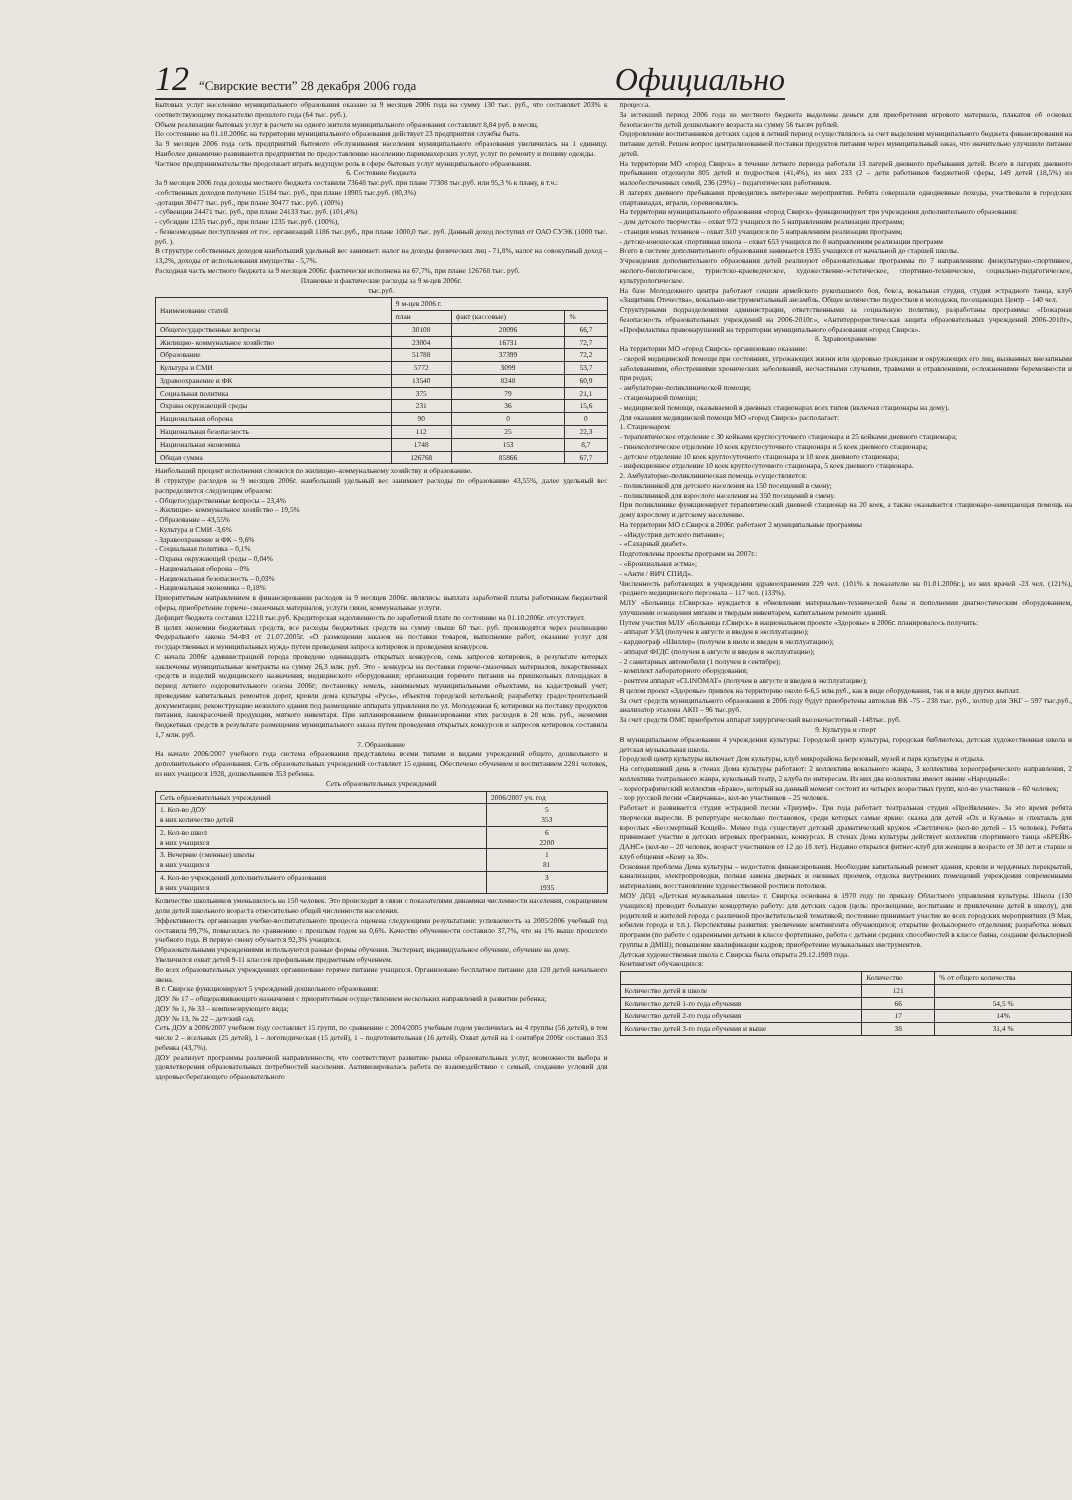12 “Свирские вести” 28 декабря 2006 года Официально
Бытовых услуг населению муниципального образования оказано за 9 месяцев 2006 года на сумму 130 тыс. руб., что составляет 203% к соответствующему показателю прошлого года (64 тыс. руб.).
Объем реализации бытовых услуг в расчете на одного жителя муниципального образования составляет 8,84 руб. в месяц.
По состоянию на 01.10.2006г. на территории муниципального образования действует 23 предприятия службы быта.
За 9 месяцев 2006 года сеть предприятий бытового обслуживания населения муниципального образования увеличилась на 1 единицу. Наиболее динамично развиваются предприятия по предоставлению населению парикмахерских услуг, услуг по ремонту и пошиву одежды.
Частное предпринимательство продолжает играть ведущую роль в сфере бытовых услуг муниципального образования.
6. Состояние бюджета
За 9 месяцев 2006 года доходы местного бюджета составили 73648 тыс.руб. при плане 77308 тыс.руб. или 95,3 % к плану, в т.ч.:
-собственных доходов получено 15184 тыс. руб., при плане 18905 тыс.руб. (80,3%)
-дотации 30477 тыс. руб., при плане 30477 тыс. руб. (100%)
- субвенции 24471 тыс. руб., при плане 24133 тыс. руб. (101,4%)
- субсидии 1235 тыс.руб., при плане 1235 тыс.руб. (100%),
- безвозмездные поступления от гос. организаций 1186 тыс.руб., при плане 1000,0 тыс. руб. Данный доход поступил от ОАО СУЭК (1000 тыс. руб. ).
В структуре собственных доходов наибольший удельный вес занимает: налог на доходы физических лиц - 71,8%, налог на совокупный доход – 13,2%, доходы от использования имущества - 5,7%.
Расходная часть местного бюджета за 9 месяцев 2006г. фактически исполнена на 67,7%, при плане 126768 тыс. руб.
Плановые и фактические расходы за 9 м-цев 2006г.
тыс.руб.
| Наименование статей | 9 м-цев 2006 г. | | |
| --- | --- | --- | --- |
| | план | факт (кассовые) | % |
| Общегосударственные вопросы | 30108 | 20096 | 66,7 |
| Жилищно- коммунальное хозяйство | 23004 | 16731 | 72,7 |
| Образование | 51788 | 37399 | 72,2 |
| Культура и СМИ | 5772 | 3099 | 53,7 |
| Здравоохранение и ФК | 13540 | 8248 | 60,9 |
| Социальная политика | 375 | 79 | 21,1 |
| Охрана окружающей среды | 231 | 36 | 15,6 |
| Национальная оборона | 90 | 0 | 0 |
| Национальная безопасность | 112 | 25 | 22,3 |
| Национальная экономика | 1748 | 153 | 8,7 |
| Общая сумма | 126768 | 85866 | 67,7 |
Наибольший процент исполнения сложился по жилищно–коммунальному хозяйству и образованию.
В структуре расходов за 9 месяцев 2006г. наибольший удельный вес занимают расходы по образованию 43,55%, далее удельный вес распределяется следующим образом:
- Общегосударственные вопросы – 23,4%
- Жилищно- коммунальное хозяйство – 19,5%
- Образование – 43,55%
- Культура и СМИ -3,6%
- Здравоохранение и ФК – 9,6%
- Социальная политика – 0,1%
- Охрана окружающей среды – 0,04%
- Национальная оборона – 0%
- Национальная безопасность – 0,03%
- Национальная экономика – 0,18%
Приоритетным направлением в финансировании расходов за 9 месяцев 2006г. являлись: выплата заработной платы работникам бюджетной сферы, приобретение горюче–смазочных материалов, услуги связи, коммунальные услуги.
Дефицит бюджета составил 12218 тыс.руб. Кредиторская задолженность по заработной плате по состоянию на 01.10.2006г. отсутствует.
В целях экономии бюджетных средств, все расходы бюджетных средств на сумму свыше 60 тыс. руб. производятся через реализацию Федерального закона 94-ФЗ от 21.07.2005г. «О размещении заказов на поставки товаров, выполнение работ, оказание услуг для государственных и муниципальных нужд» путем проведения запроса котировок и проведения конкурсов.
С начала 2006г администрацией города проведено одиннадцать открытых конкурсов, семь запросов котировок, в результате которых заключены муниципальные контракты на сумму 26,3 млн. руб. Это - конкурсы на поставки горюче-смазочных материалов, лекарственных средств и изделий медицинского назначения, медицинского оборудования; организация горячего питания на пришкольных площадках в период летнего оздоровительного сезона 2006г; постановку земель, занимаемых муниципальными объектами, на кадастровый учет; проведение капитальных ремонтов дорог, кровли дома культуры «Русь», объектов городской котельной; разработку градостроительной документации; реконструкцию нежилого здания под размещение аппарата управления по ул. Молодежная 6; котировки на поставку продуктов питания, лакокрасочной продукции, мягкого инвентаря. При запланированном финансировании этих расходов в 28 млн. руб., экономия бюджетных средств в результате размещения муниципального заказа путем проведения открытых конкурсов и запросов котировок составила 1,7 млн. руб.
7. Образование
На начало 2006/2007 учебного года система образования представлена всеми типами и видами учреждений общего, дошкольного и дополнительного образования. Сеть образовательных учреждений составляет 15 единиц. Обеспечено обучением и воспитанием 2281 человек, из них учащихся 1928, дошкольников 353 ребенка.
Сеть образовательных учреждений
| Сеть образовательных учреждений | 2006/2007 уч. год |
| --- | --- |
| 1. Кол-во ДОУ в них количество детей | 5 353 |
| 2. Кол-во школ в них учащихся | 6 2200 |
| 3. Вечерние (сменные) школы в них учащихся | 1 81 |
| 4. Кол-во учреждений дополнительного образования в них учащихся | 3 1935 |
Количество школьников уменьшилось на 150 человек. Это происходит в связи с показателями динамики численности населения, сокращением доли детей школьного возраста относительно общей численности населения.
Эффективность организации учебно-воспитательного процесса оценена следующими результатами: успеваемость за 2005/2006 учебный год составила 99,7%, повысилась по сравнению с прошлым годом на 0,6%. Качество обученности составило 37,7%, что на 1% выше прошлого учебного года. В первую смену обучается 92,3% учащихся.
Образовательными учреждениями используются разные формы обучения. Экстернат, индивидуальное обучение, обучение на дому.
Увеличился охват детей 9-11 классов профильным предметным обучением.
Во всех образовательных учреждениях организовано горячее питание учащихся. Организовано бесплатное питание для 128 детей начального звена.
В г. Свирске функционируют 5 учреждений дошкольного образования:
ДОУ № 17 – общеразвивающего назначения с приоритетным осуществлением нескольких направлений в развитии ребенка;
ДОУ № 1, № 33 – компенсирующего вида;
ДОУ № 13, № 22 – детский сад.
Сеть ДОУ в 2006/2007 учебном году составляет 15 групп, по сравнению с 2004/2005 учебным годом увеличилась на 4 группы (56 детей), в том числе 2 – ясельных (25 детей), 1 – логопедическая (15 детей), 1 – подготовительная (16 детей). Охват детей на 1 сентября 2006г составил 353 ребенка (43,7%).
ДОУ реализует программы различной направленности, что соответствует развитию рынка образовательных услуг, возможности выбора и удовлетворения образовательных потребностей населения. Активизировалась работа по взаимодействию с семьей, созданию условий для здоровьесберегающего образовательного
процесса.
За истекший период 2006 года из местного бюджета выделены деньги для приобретения игрового материала, плакатов об основах безопасности детей дошкольного возраста на сумму 56 тысяч рублей.
Оздоровление воспитанников детских садов в летний период осуществлялось за счет выделения муниципального бюджета финансирования на питание детей. Решен вопрос централизованной поставки продуктов питания через муниципальный заказ, что значительно улучшило питание детей.
На территории МО «город Свирск» в течение летнего периода работали 13 лагерей дневного пребывания детей. Всего в лагерях дневного пребывания отдохнули 805 детей и подростков (41,4%), из них 233 (2 – дети работников бюджетной сферы, 149 детей (18,5%) из малообеспеченных семей, 236 (29%) – педагогических работников.
В лагерях дневного пребывания проводились интересные мероприятия. Ребята совершали однодневные походы, участвовали в городских спартакиадах, играли, соревновались.
На территории муниципального образования «город Свирск» функционируют три учреждения дополнительного образования:
- дом детского творчества – охват 972 учащихся по 5 направлениям реализации программ;
- станция юных техников – охват 310 учащихся по 5 направлениям реализации программ;
- детско-юношеская спортивная школа – охват 653 учащихся по 8 направлениям реализации программ
Всего в системе дополнительного образования занимается 1935 учащихся от начальной до старшей школы.
Учреждения дополнительного образования детей реализуют образовательные программы по 7 направлениям: физкультурно-спортивное, эколого-биологическое, туристско-краеведческое, художественно-эстетическое, спортивно-техническое, социально-педагогическое, культурологическое.
На базе Молодежного центра работают секции армейского рукопашного боя, бокса, вокальная студия, студия эстрадного танца, клуб «Защитник Отечества», вокально-инструментальный ансамбль. Общее количество подростков и молодежи, посещающих Центр – 140 чел.
Структурными подразделениями администрации, ответственными за социальную политику, разработаны программы: «Пожарная безопасность образовательных учреждений на 2006-2010г.», «Антитеррористическая защита образовательных учреждений 2006-2010г», «Профилактика правонарушений на территории муниципального образования «город Свирск».
8. Здравоохранение
На территории МО «город Свирск» организовано оказание:
- скорой медицинской помощи при состояниях, угрожающих жизни или здоровью гражданам и окружающих его лиц, вызванных внезапными заболеваниями, обострениями хронических заболеваний, несчастными случаями, травмами и отравлениями, осложнениями беременности и при родах;
- амбулаторно-поликлинической помощи;
- стационарной помощи;
- медицинской помощи, оказываемой в дневных стационарах всех типов (включая стационары на дому).
Для оказания медицинской помощи МО «город Свирск» располагает:
1. Стационаром:
- терапевтическое отделение с 30 койками круглосуточного стационара и 25 койками дневного стационара;
- гинекологическое отделение 10 коек круглосуточного стационара и 5 коек дневного стационара;
- детское отделение 10 коек круглосуточного стационара и 10 коек дневного стационара;
- инфекционное отделение 10 коек круглосуточного стационара, 5 коек дневного стационара.
2. Амбулаторно-поликлиническая помощь осуществляется:
- поликлиникой для детского населения на 150 посещений в смену;
- поликлиникой для взрослого населения на 350 посещений в смену.
При поликлинике функционирует терапевтический дневной стационар на 20 коек, а также оказывается стационаро-замещающая помощь на дому взрослому и детскому населению.
На территории МО г.Свирск в 2006г. работают 2 муниципальные программы
- «Индустрия детского питания»;
- «Сахарный диабет».
Подготовлены проекты программ на 2007г.:
- «Бронхиальная астма»;
- «Анти / ВИЧ СПИД».
Численность работающих в учреждении здравоохранения 229 чел. (101% к показателю на 01.01.2006г.), из них врачей -23 чел. (121%), среднего медицинского персонала – 117 чел. (133%).
МЛУ «Больница г.Свирска» нуждается в обновлении материально-технической базы и пополнении диагностическим оборудованием, улучшении оснащения мягким и твердым инвентарем, капитальном ремонте зданий.
Путем участия МЛУ «Больница г.Свирск» в национальном проекте «Здоровье» в 2006г. планировалось получить:
- аппарат УЗД (получен в августе и введен в эксплуатацию);
- кардиограф «Шиллер» (получен в июле и введен в эксплуатацию);
- аппарат ФГДС (получен в августе и введен в эксплуатацию);
- 2 санитарных автомобиля (1 получен в сентябре);
- комплект лабораторного оборудования;
- рентген аппарат «CLINOMAT» (получен в августе и введен в эксплуатацию);
В целом проект «Здоровье» привлек на территорию около 6-6,5 млн.руб., как в виде оборудования, так и в виде других выплат.
За счет средств муниципального образования в 2006 году будут приобретены автоклав ВК -75 - 238 тыс. руб., холтер для ЭКГ – 597 тыс.руб., анализатор эталона АКП – 96 тыс.руб.
За счет средств ОМС приобретен аппарат хирургический высокочастотный -148тыс. руб.
9. Культура и спорт
В муниципальном образовании 4 учреждения культуры: Городской центр культуры, городская библиотека, детская художественная школа и детская музыкальная школа.
Городской центр культуры включает Дом культуры, клуб микрорайона Березовый, музей и парк культуры и отдыха.
На сегодняшний день в стенах Дома культуры работают: 2 коллектива вокального жанра, 3 коллектива хореографического направления, 2 коллектива театрального жанра, кукольный театр, 2 клуба по интересам. Из них два коллектива имеют звание «Народный»:
- хореографический коллектив «Браво», который на данный момент состоит из четырех возрастных групп, кол-во участников – 60 человек;
- хор русской песни «Свирчанка», кол-во участников – 25 человек.
Работает и развивается студия эстрадной песни «Триумф». Три года работает театральная студия «ПроЯвление». За это время ребята творчески выросли. В репертуаре несколько постановок, среди которых самые яркие: сказка для детей «Ох и Кузьма» и спектакль для взрослых «Бессмертный Кощей». Менее года существует детский драматический кружок «Светлячок» (кол-во детей – 15 человек). Ребята принимают участие в детских игровых программах, конкурсах. В стенах Дома культуры действует коллектив спортивного танца «БРЕЙК-ДАНС» (кол-во – 20 человек, возраст участников от 12 до 18 лет). Недавно открылся фитнес-клуб для женщин в возрасте от 30 лет и старше и клуб общения «Кому за 30».
Основная проблема Дома культуры – недостаток финансирования. Необходим капитальный ремонт здания, кровли и чердачных перекрытий, канализации, электропроводки, полная замена дверных и оконных проемов, отделка внутренних помещений учреждения современными материалами, восстановление художественной росписи потолков.
МОУ ДОД «Детская музыкальная школа» г. Свирска основана в 1970 году по приказу Областного управления культуры. Школа (130 учащихся) проводит большую концертную работу: для детских садов (цель: просвещение, воспитание и привлечение детей в школу), для родителей и жителей города с различной просветительской тематикой; постоянно принимает участие во всех городских мероприятиях (9 Мая, юбилеи города и т.п.). Перспективы развития: увеличение контингента обучающихся; открытие фольклорного отделения; разработка новых программ (по работе с одаренными детьми в классе фортепиано, работа с детьми средних способностей в классе баяна, создание фольклорной группы в ДМШ); повышение квалификации кадров; приобретение музыкальных инструментов.
Детская художественная школа г. Свирска была открыта 29.12.1989 года.
Контингент обучающихся:
| | Количество | % от общего количества |
| --- | --- | --- |
| Количество детей в школе | 121 | |
| Количество детей 1-го года обучения | 66 | 54,5 % |
| Количество детей 2-го года обучения | 17 | 14% |
| Количество детей 3-го года обучения и выше | 38 | 31,4 % |